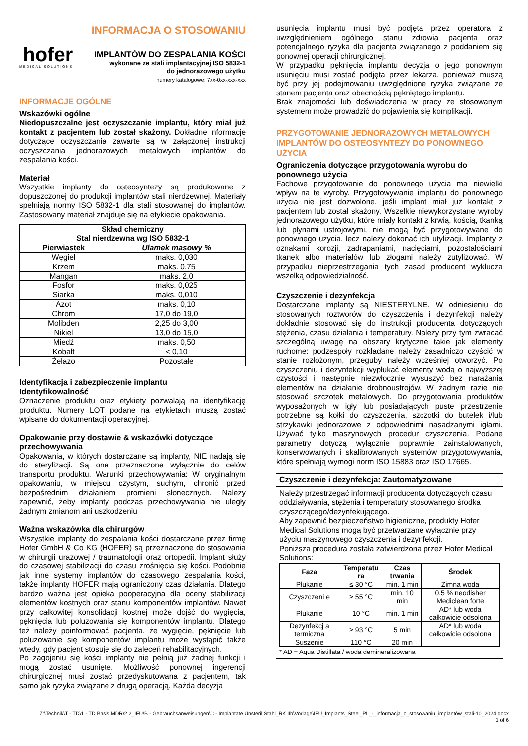INFORMACJA O STOSOWANIU
hofer MEDICAL SOLUTIONS
IMPLANTÓW DO ZESPALANIA KOŚCI
wykonane ze stali implantacyjnej ISO 5832-1
do jednorazowego użytku
numery katalogowe: 7xx-0xx-xxx-xxx
INFORMACJE OGÓLNE
Wskazówki ogólne
Niedopuszczalne jest oczyszczanie implantu, który miał już kontakt z pacjentem lub został skażony. Dokładne informacje dotyczące oczyszczania zawarte są w załączonej instrukcji oczyszczania jednorazowych metalowych implantów do zespalania kości.
Materiał
Wszystkie implanty do osteosyntezy są produkowane z dopuszczonej do produkcji implantów stali nierdzewnej. Materiały spełniają normy ISO 5832-1 dla stali stosowanej do implantów. Zastosowany materiał znajduje się na etykiecie opakowania.
| Skład chemiczny Stal nierdzewna wg ISO 5832-1 | |
| --- | --- |
| Pierwiastek | Ułamek masowy % |
| Węgiel | maks. 0,030 |
| Krzem | maks. 0,75 |
| Mangan | maks. 2,0 |
| Fosfor | maks. 0,025 |
| Siarka | maks. 0,010 |
| Azot | maks. 0,10 |
| Chrom | 17,0 do 19,0 |
| Molibden | 2,25 do 3,00 |
| Nikiel | 13,0 do 15,0 |
| Miedź | maks. 0,50 |
| Kobalt | < 0,10 |
| Żelazo | Pozostałe |
Identyfikacja i zabezpieczenie implantu
Identyfikowalność
Oznaczenie produktu oraz etykiety pozwalają na identyfikację produktu. Numery LOT podane na etykietach muszą zostać wpisane do dokumentacji operacyjnej.
Opakowanie przy dostawie & wskazówki dotyczące przechowywania
Opakowania, w których dostarczane są implanty, NIE nadają się do sterylizacji. Są one przeznaczone wyłącznie do celów transportu produktu. Warunki przechowywania: W oryginalnym opakowaniu, w miejscu czystym, suchym, chronić przed bezpośrednim działaniem promieni słonecznych. Należy zapewnić, żeby implanty podczas przechowywania nie uległy żadnym zmianom ani uszkodzeniu
Ważna wskazówka dla chirurgów
Wszystkie implanty do zespalania kości dostarczane przez firmę Hofer GmbH & Co KG (HOFER) są przeznaczone do stosowania w chirurgii urazowej / traumatologii oraz ortopedii. Implant służy do czasowej stabilizacji do czasu zrośnięcia się kości. Podobnie jak inne systemy implantów do czasowego zespalania kości, także implanty HOFER mają ograniczony czas działania. Dlatego bardzo ważna jest opieka pooperacyjna dla oceny stabilizacji elementów kostnych oraz stanu komponentów implantów. Nawet przy całkowitej konsolidacji kostnej może dojść do wygięcia, pęknięcia lub poluzowania się komponentów implantu. Dlatego też należy poinformować pacjenta, że wygięcie, pęknięcie lub poluzowanie się komponentów implantu może wystąpić także wtedy, gdy pacjent stosuje się do zaleceń rehabilitacyjnych.
Po zagojeniu się kości implanty nie pełnią już żadnej funkcji i mogą zostać usunięte. Możliwość ponownej ingerencji chirurgicznej musi zostać przedyskutowana z pacjentem, tak samo jak ryzyka związane z drugą operacją. Każda decyzja
usunięcia implantu musi być podjęta przez operatora z uwzględnieniem ogólnego stanu zdrowia pacjenta oraz potencjalnego ryzyka dla pacjenta związanego z poddaniem się ponownej operacji chirurgicznej.
W przypadku pęknięcia implantu decyzja o jego ponownym usunięciu musi zostać podjęta przez lekarza, ponieważ muszą być przy jej podejmowaniu uwzględnione ryzyka związane ze stanem pacjenta oraz obecnością pękniętego implantu.
Brak znajomości lub doświadczenia w pracy ze stosowanym systemem może prowadzić do pojawienia się komplikacji.
PRZYGOTOWANIE JEDNORAZOWYCH METALOWYCH IMPLANTÓW DO OSTEOSYNTEZY DO PONOWNEGO UŻYCIA
Ograniczenia dotyczące przygotowania wyrobu do ponownego użycia
Fachowe przygotowanie do ponownego użycia ma niewielki wpływ na te wyroby. Przygotowywanie implantu do ponownego użycia nie jest dozwolone, jeśli implant miał już kontakt z pacjentem lub został skażony. Wszelkie niewykorzystane wyroby jednorazowego użytku, które miały kontakt z krwią, kością, tkanką lub płynami ustrojowymi, nie mogą być przygotowywane do ponownego użycia, lecz należy dokonać ich utylizacji. Implanty z oznakami korozji, zadrapaniami, nacięciami, pozostałościami tkanek albo materiałów lub złogami należy zutylizować. W przypadku nieprzestrzegania tych zasad producent wyklucza wszelką odpowiedzialność.
Czyszczenie i dezynfekcja
Dostarczane implanty są NIESTERYLNE. W odniesieniu do stosowanych roztworów do czyszczenia i dezynfekcji należy dokładnie stosować się do instrukcji producenta dotyczących stężenia, czasu działania i temperatury. Należy przy tym zwracać szczególną uwagę na obszary krytyczne takie jak elementy ruchome: podzespoły rozkładane należy zasadniczo czyścić w stanie rozłożonym, przeguby należy wcześniej otworzyć. Po czyszczeniu i dezynfekcji wypłukać elementy wodą o najwyższej czystości i następnie niezwłocznie wysuszyć bez narażania elementów na działanie drobnoustrojów. W żadnym razie nie stosować szczotek metalowych. Do przygotowania produktów wyposażonych w igły lub posiadających puste przestrzenie potrzebne są kołki do czyszczenia, szczotki do butelek i/lub strzykawki jednorazowe z odpowiednimi nasadzanymi igłami. Używać tylko maszynowych procedur czyszczenia. Podane parametry dotyczą wyłącznie poprawnie zainstalowanych, konserwowanych i skalibrowanych systemów przygotowywania, które spełniają wymogi norm ISO 15883 oraz ISO 17665.
Czyszczenie i dezynfekcja: Zautomatyzowane
Należy przestrzegać informacji producenta dotyczących czasu oddziaływania, stężenia i temperatury stosowanego środka czyszczącego/dezynfekującego.
Aby zapewnić bezpieczeństwo higieniczne, produkty Hofer Medical Solutions mogą być przetwarzane wyłącznie przy użyciu maszynowego czyszczenia i dezynfekcji.
Poniższa procedura została zatwierdzona przez Hofer Medical Solutions:
| Faza | Temperatu ra | Czas trwania | Środek |
| --- | --- | --- | --- |
| Płukanie | ≤ 30 °C | min. 1 min | Zimna woda |
| Czyszczeni e | ≥ 55 °C | min. 10 min | 0,5 % neodisher Mediclean forte |
| Płukanie | 10 °C | min. 1 min | AD* lub woda całkowicie odsolona |
| Dezynfekcj a termiczna | ≥ 93 °C | 5 min | AD* lub woda całkowicie odsolona |
| Suszenie | 110 °C | 20 min | |
* AD = Aqua Distillata / woda demineralizowana
Z:\Technik\T - TD\1 - TD Basis MDR\2.2_IFU\B - Gebrauchsanweisungen\C - Implantate Unsteril Stahl_RK IIb\Vorlage\IFU_Implants_Steel_PL_-_informacja_o_stosowaniu_implantów_stali-10_2024.docx
1 of 6